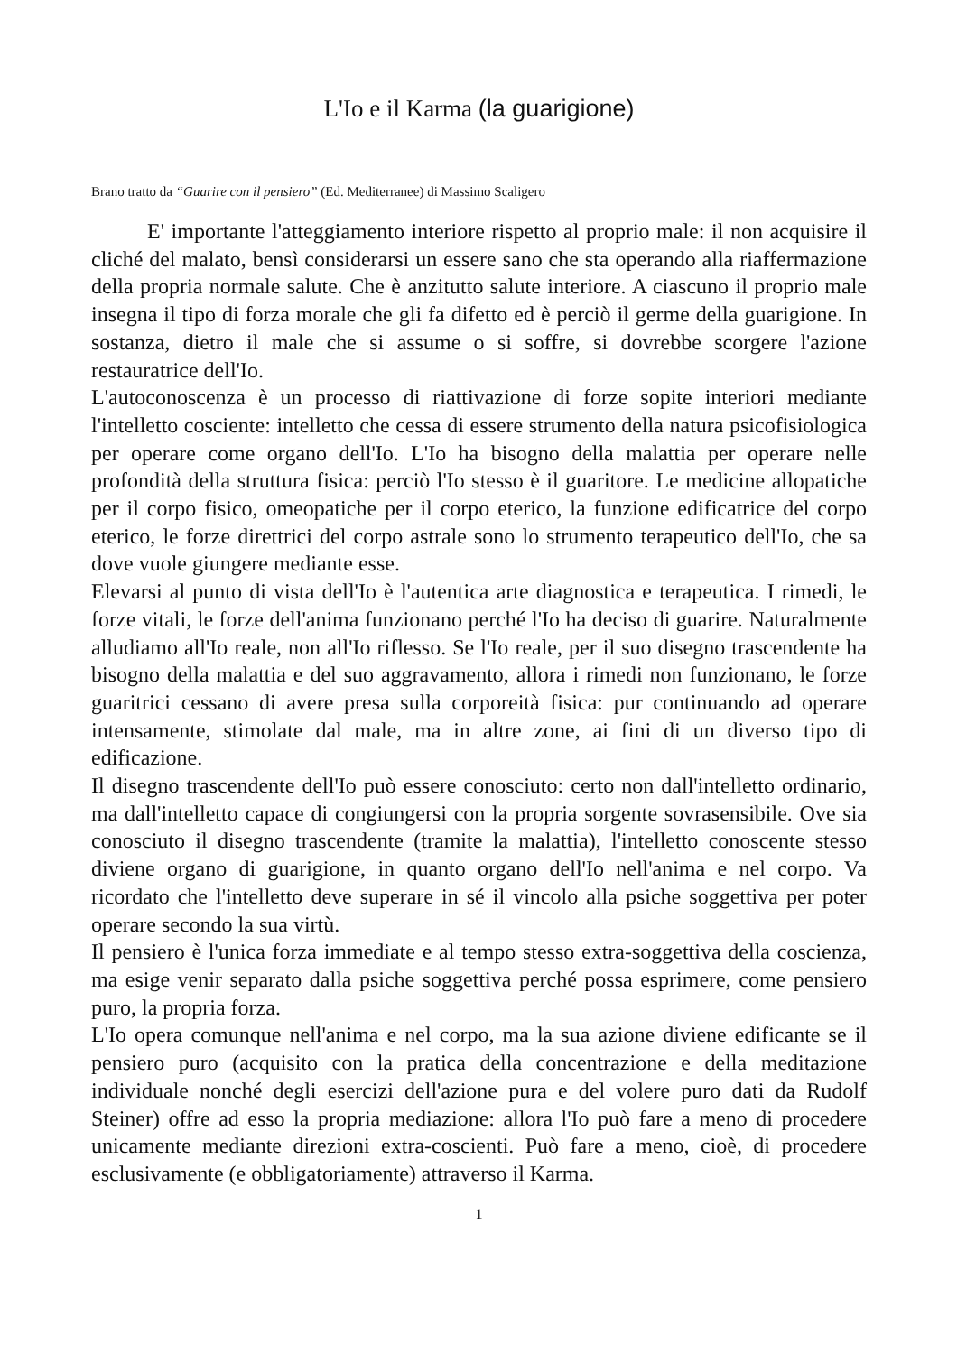L'Io e il Karma (la guarigione)
Brano tratto da “Guarire con il pensiero” (Ed. Mediterranee) di Massimo Scaligero
E' importante l'atteggiamento interiore rispetto al proprio male: il non acquisire il cliché del malato, bensì considerarsi un essere sano che sta operando alla riaffermazione della propria normale salute. Che è anzitutto salute interiore. A ciascuno il proprio male insegna il tipo di forza morale che gli fa difetto ed è perciò il germe della guarigione. In sostanza, dietro il male che si assume o si soffre, si dovrebbe scorgere l'azione restauratrice dell'Io.
L'autoconoscenza è un processo di riattivazione di forze sopite interiori mediante l'intelletto cosciente: intelletto che cessa di essere strumento della natura psicofisiologica per operare come organo dell'Io. L'Io ha bisogno della malattia per operare nelle profondità della struttura fisica: perciò l'Io stesso è il guaritore. Le medicine allopatiche per il corpo fisico, omeopatiche per il corpo eterico, la funzione edificatrice del corpo eterico, le forze direttrici del corpo astrale sono lo strumento terapeutico dell'Io, che sa dove vuole giungere mediante esse.
Elevarsi al punto di vista dell'Io è l'autentica arte diagnostica e terapeutica. I rimedi, le forze vitali, le forze dell'anima funzionano perché l'Io ha deciso di guarire. Naturalmente alludiamo all'Io reale, non all'Io riflesso. Se l'Io reale, per il suo disegno trascendente ha bisogno della malattia e del suo aggravamento, allora i rimedi non funzionano, le forze guaritrici cessano di avere presa sulla corporeità fisica: pur continuando ad operare intensamente, stimolate dal male, ma in altre zone, ai fini di un diverso tipo di edificazione.
Il disegno trascendente dell'Io può essere conosciuto: certo non dall'intelletto ordinario, ma dall'intelletto capace di congiungersi con la propria sorgente sovrasensibile. Ove sia conosciuto il disegno trascendente (tramite la malattia), l'intelletto conoscente stesso diviene organo di guarigione, in quanto organo dell'Io nell'anima e nel corpo. Va ricordato che l'intelletto deve superare in sé il vincolo alla psiche soggettiva per poter operare secondo la sua virtù.
Il pensiero è l'unica forza immediate e al tempo stesso extra-soggettiva della coscienza, ma esige venir separato dalla psiche soggettiva perché possa esprimere, come pensiero puro, la propria forza.
L'Io opera comunque nell'anima e nel corpo, ma la sua azione diviene edificante se il pensiero puro (acquisito con la pratica della concentrazione e della meditazione individuale nonché degli esercizi dell'azione pura e del volere puro dati da Rudolf Steiner) offre ad esso la propria mediazione: allora l'Io può fare a meno di procedere unicamente mediante direzioni extra-coscienti. Può fare a meno, cioè, di procedere esclusivamente (e obbligatoriamente) attraverso il Karma.
1